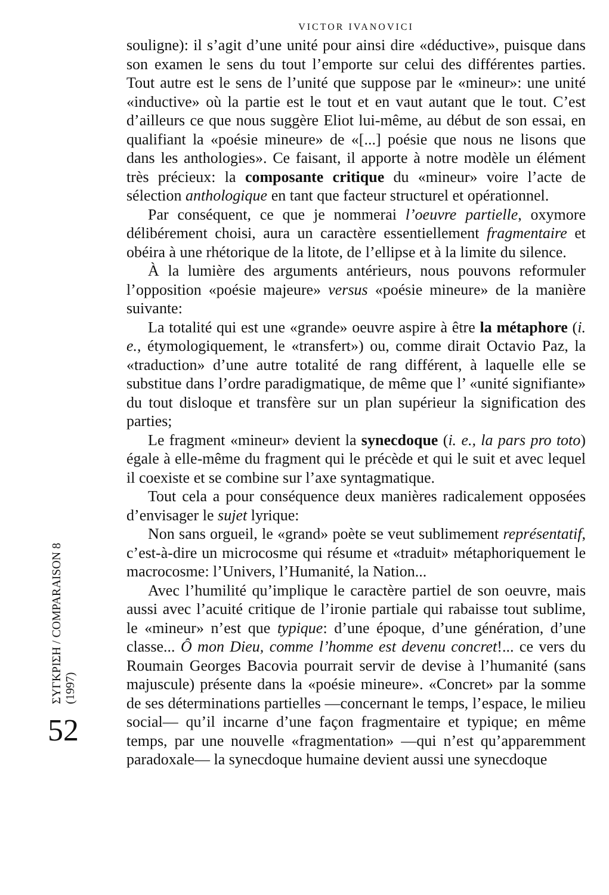ΣΥΓΚΡΙΣΗ / COMPARAISON 8 (1997)
52
VICTOR IVANOVICI
souligne): il s’agit d’une unité pour ainsi dire «déductive», puisque dans son examen le sens du tout l’emporte sur celui des différentes parties. Tout autre est le sens de l’unité que suppose par le «mineur»: une unité «inductive» où la partie est le tout et en vaut autant que le tout. C’est d’ailleurs ce que nous suggère Eliot lui-même, au début de son essai, en qualifiant la «poésie mineure» de «[...] poésie que nous ne lisons que dans les anthologies». Ce faisant, il apporte à notre modèle un élément très précieux: la composante critique du «mineur» voire l’acte de sélection anthologique en tant que facteur structurel et opérationnel.
Par conséquent, ce que je nommerai l’oeuvre partielle, oxymore délibérement choisi, aura un caractère essentiellement fragmentaire et obéira à une rhétorique de la litote, de l’ellipse et à la limite du silence.
À la lumière des arguments antérieurs, nous pouvons reformuler l’opposition «poésie majeure» versus «poésie mineure» de la manière suivante:
La totalité qui est une «grande» oeuvre aspire à être la métaphore (i. e., étymologiquement, le «transfert») ou, comme dirait Octavio Paz, la «traduction» d’une autre totalité de rang différent, à laquelle elle se substitue dans l’ordre paradigmatique, de même que l’ «unité signifiante» du tout disloque et transfère sur un plan supérieur la signification des parties;
Le fragment «mineur» devient la synecdoque (i. e., la pars pro toto) égale à elle-même du fragment qui le précède et qui le suit et avec lequel il coexiste et se combine sur l’axe syntagmatique.
Tout cela a pour conséquence deux manières radicalement opposées d’envisager le sujet lyrique:
Non sans orgueil, le «grand» poète se veut sublimement représentatif, c’est-à-dire un microcosme qui résume et «traduit» métaphoriquement le macrocosme: l’Univers, l’Humanité, la Nation...
Avec l’humilité qu’implique le caractère partiel de son oeuvre, mais aussi avec l’acuité critique de l’ironie partiale qui rabaisse tout sublime, le «mineur» n’est que typique: d’une époque, d’une génération, d’une classe... Ô mon Dieu, comme l’homme est devenu concret!... ce vers du Roumain Georges Bacovia pourrait servir de devise à l’humanité (sans majuscule) présente dans la «poésie mineure». «Concret» par la somme de ses déterminations partielles —concernant le temps, l’espace, le milieu social— qu’il incarne d’une façon fragmentaire et typique; en même temps, par une nouvelle «fragmentation» —qui n’est qu’apparemment paradoxale— la synecdoque humaine devient aussi une synecdoque